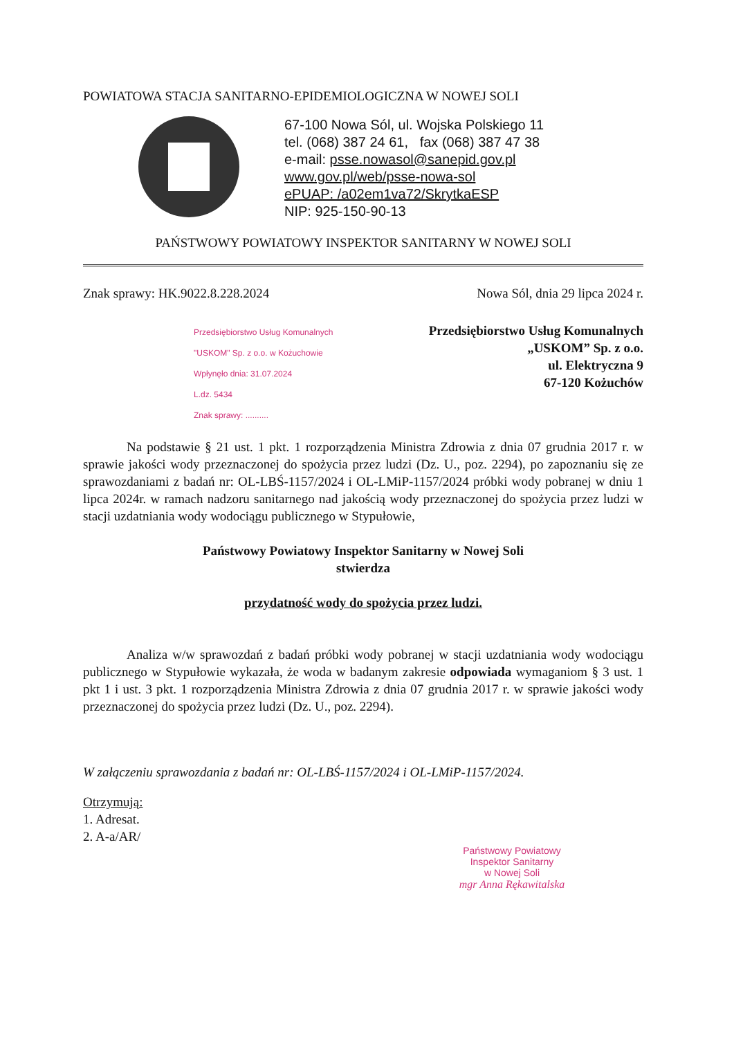POWIATOWA STACJA SANITARNO-EPIDEMIOLOGICZNA W NOWEJ SOLI
67-100 Nowa Sól, ul. Wojska Polskiego 11
tel. (068) 387 24 61, fax (068) 387 47 38
e-mail: psse.nowasol@sanepid.gov.pl
www.gov.pl/web/psse-nowa-sol
ePUAP: /a02em1va72/SkrytkaESP
NIP: 925-150-90-13
PAŃSTWOWY POWIATOWY INSPEKTOR SANITARNY W NOWEJ SOLI
Znak sprawy: HK.9022.8.228.2024 Nowa Sól, dnia 29 lipca 2024 r.
Przedsiębiorstwo Usług Komunalnych
"USKOM" Sp. z o.o. w Kożuchowie
Wpłynęło dnia: 31.07.2024
L.dz. 5434
Znak sprawy: ..........
Przedsiębiorstwo Usług Komunalnych
„USKOM” Sp. z o.o.
ul. Elektryczna 9
67-120 Kożuchów
Na podstawie § 21 ust. 1 pkt. 1 rozporządzenia Ministra Zdrowia z dnia 07 grudnia 2017 r. w sprawie jakości wody przeznaczonej do spożycia przez ludzi (Dz. U., poz. 2294), po zapoznaniu się ze sprawozdaniami z badań nr: OL-LBŚ-1157/2024 i OL-LMiP-1157/2024 próbki wody pobranej w dniu 1 lipca 2024r. w ramach nadzoru sanitarnego nad jakością wody przeznaczonej do spożycia przez ludzi w stacji uzdatniania wody wodociągu publicznego w Stypułowie,
Państwowy Powiatowy Inspektor Sanitarny w Nowej Soli
stwierdza
przydatność wody do spożycia przez ludzi.
Analiza w/w sprawozdań z badań próbki wody pobranej w stacji uzdatniania wody wodociągu publicznego w Stypułowie wykazała, że woda w badanym zakresie odpowiada wymaganiom § 3 ust. 1 pkt 1 i ust. 3 pkt. 1 rozporządzenia Ministra Zdrowia z dnia 07 grudnia 2017 r. w sprawie jakości wody przeznaczonej do spożycia przez ludzi (Dz. U., poz. 2294).
W załączeniu sprawozdania z badań nr: OL-LBŚ-1157/2024 i OL-LMiP-1157/2024.
Otrzymują:
1. Adresat.
2. A-a/AR/
Państwowy Powiatowy
Inspektor Sanitarny
w Nowej Soli
mgr Anna Rękawitalska